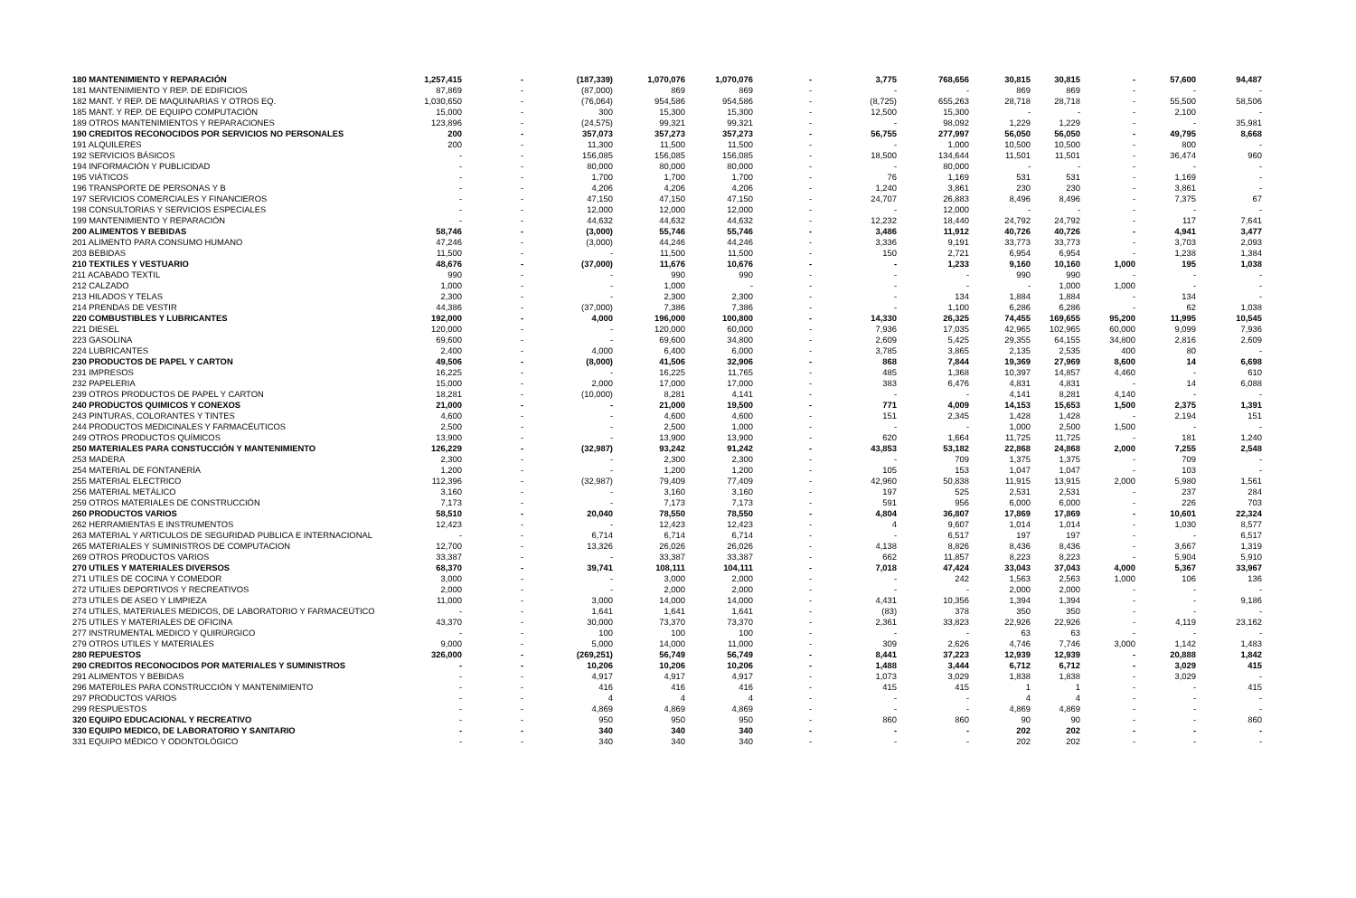| 180 MANTENIMIENTO Y REPARACIÓN | 1,257,415 | - | (187,339) | 1,070,076 | 1,070,076 | - | 3,775 | 768,656 | 30,815 | 30,815 | - | 57,600 | 94,487 |
| 181 MANTENIMIENTO Y REP. DE EDIFICIOS | 87,869 | - | (87,000) | 869 | 869 | - | - | - | 869 | 869 | - | - | - |
| 182 MANT. Y REP. DE MAQUINARIAS Y OTROS EQ. | 1,030,650 | - | (76,064) | 954,586 | 954,586 | - | (8,725) | 655,263 | 28,718 | 28,718 | - | 55,500 | 58,506 |
| 185 MANT. Y REP. DE EQUIPO COMPUTACIÓN | 15,000 | - | 300 | 15,300 | 15,300 | - | 12,500 | 15,300 | - | - | - | 2,100 | - |
| 189 OTROS MANTENIMIENTOS Y REPARACIONES | 123,896 | - | (24,575) | 99,321 | 99,321 | - | - | 98,092 | 1,229 | 1,229 | - | - | 35,981 |
| 190 CREDITOS RECONOCIDOS POR SERVICIOS NO PERSONALES | 200 | - | 357,073 | 357,273 | 357,273 | - | 56,755 | 277,997 | 56,050 | 56,050 | - | 49,795 | 8,668 |
| 191 ALQUILERES | 200 | - | 11,300 | 11,500 | 11,500 | - | - | 1,000 | 10,500 | 10,500 | - | 800 | - |
| 192 SERVICIOS BÁSICOS | - | - | 156,085 | 156,085 | 156,085 | - | 18,500 | 134,644 | 11,501 | 11,501 | - | 36,474 | 960 |
| 194 INFORMACIÓN Y PUBLICIDAD | - | - | 80,000 | 80,000 | 80,000 | - | - | 80,000 | - | - | - | - | - |
| 195 VIÁTICOS | - | - | 1,700 | 1,700 | 1,700 | - | 76 | 1,169 | 531 | 531 | - | 1,169 | - |
| 196 TRANSPORTE DE PERSONAS Y B | - | - | 4,206 | 4,206 | 4,206 | - | 1,240 | 3,861 | 230 | 230 | - | 3,861 | - |
| 197 SERVICIOS COMERCIALES Y FINANCIEROS | - | - | 47,150 | 47,150 | 47,150 | - | 24,707 | 26,883 | 8,496 | 8,496 | - | 7,375 | 67 |
| 198 CONSULTORIAS Y SERVICIOS ESPECIALES | - | - | 12,000 | 12,000 | 12,000 | - | - | 12,000 | - | - | - | - | - |
| 199 MANTENIMIENTO Y REPARACIÓN | - | - | 44,632 | 44,632 | 44,632 | - | 12,232 | 18,440 | 24,792 | 24,792 | - | 117 | 7,641 |
| 200 ALIMENTOS Y BEBIDAS | 58,746 | - | (3,000) | 55,746 | 55,746 | - | 3,486 | 11,912 | 40,726 | 40,726 | - | 4,941 | 3,477 |
| 201 ALIMENTO PARA CONSUMO HUMANO | 47,246 | - | (3,000) | 44,246 | 44,246 | - | 3,336 | 9,191 | 33,773 | 33,773 | - | 3,703 | 2,093 |
| 203 BEBIDAS | 11,500 | - | - | 11,500 | 11,500 | - | 150 | 2,721 | 6,954 | 6,954 | - | 1,238 | 1,384 |
| 210 TEXTILES Y VESTUARIO | 48,676 | - | (37,000) | 11,676 | 10,676 | - | - | 1,233 | 9,160 | 10,160 | 1,000 | 195 | 1,038 |
| 211 ACABADO TEXTIL | 990 | - | - | 990 | 990 | - | - | - | 990 | 990 | - | - | - |
| 212 CALZADO | 1,000 | - | - | 1,000 | - | - | - | - | - | 1,000 | 1,000 | - | - |
| 213 HILADOS Y TELAS | 2,300 | - | - | 2,300 | 2,300 | - | - | 134 | 1,884 | 1,884 | - | 134 | - |
| 214 PRENDAS DE VESTIR | 44,386 | - | (37,000) | 7,386 | 7,386 | - | - | 1,100 | 6,286 | 6,286 | - | 62 | 1,038 |
| 220 COMBUSTIBLES Y LUBRICANTES | 192,000 | - | 4,000 | 196,000 | 100,800 | - | 14,330 | 26,325 | 74,455 | 169,655 | 95,200 | 11,995 | 10,545 |
| 221 DIESEL | 120,000 | - | - | 120,000 | 60,000 | - | 7,936 | 17,035 | 42,965 | 102,965 | 60,000 | 9,099 | 7,936 |
| 223 GASOLINA | 69,600 | - | - | 69,600 | 34,800 | - | 2,609 | 5,425 | 29,355 | 64,155 | 34,800 | 2,816 | 2,609 |
| 224 LUBRICANTES | 2,400 | - | 4,000 | 6,400 | 6,000 | - | 3,785 | 3,865 | 2,135 | 2,535 | 400 | 80 | - |
| 230 PRODUCTOS DE PAPEL Y CARTON | 49,506 | - | (8,000) | 41,506 | 32,906 | - | 868 | 7,844 | 19,369 | 27,969 | 8,600 | 14 | 6,698 |
| 231 IMPRESOS | 16,225 | - | - | 16,225 | 11,765 | - | 485 | 1,368 | 10,397 | 14,857 | 4,460 | - | 610 |
| 232 PAPELERIA | 15,000 | - | 2,000 | 17,000 | 17,000 | - | 383 | 6,476 | 4,831 | 4,831 | - | 14 | 6,088 |
| 239 OTROS PRODUCTOS DE PAPEL Y CARTON | 18,281 | - | (10,000) | 8,281 | 4,141 | - | - | - | 4,141 | 8,281 | 4,140 | - | - |
| 240 PRODUCTOS QUIMICOS Y CONEXOS | 21,000 | - | - | 21,000 | 19,500 | - | 771 | 4,009 | 14,153 | 15,653 | 1,500 | 2,375 | 1,391 |
| 243 PINTURAS, COLORANTES Y TINTES | 4,600 | - | - | 4,600 | 4,600 | - | 151 | 2,345 | 1,428 | 1,428 | - | 2,194 | 151 |
| 244 PRODUCTOS MEDICINALES Y FARMACÉUTICOS | 2,500 | - | - | 2,500 | 1,000 | - | - | - | 1,000 | 2,500 | 1,500 | - | - |
| 249 OTROS PRODUCTOS QUÍMICOS | 13,900 | - | - | 13,900 | 13,900 | - | 620 | 1,664 | 11,725 | 11,725 | - | 181 | 1,240 |
| 250 MATERIALES PARA CONSTUCCIÓN Y MANTENIMIENTO | 126,229 | - | (32,987) | 93,242 | 91,242 | - | 43,853 | 53,182 | 22,868 | 24,868 | 2,000 | 7,255 | 2,548 |
| 253 MADERA | 2,300 | - | - | 2,300 | 2,300 | - | - | 709 | 1,375 | 1,375 | - | 709 | - |
| 254 MATERIAL DE FONTANERÍA | 1,200 | - | - | 1,200 | 1,200 | - | 105 | 153 | 1,047 | 1,047 | - | 103 | - |
| 255 MATERIAL ELECTRICO | 112,396 | - | (32,987) | 79,409 | 77,409 | - | 42,960 | 50,838 | 11,915 | 13,915 | 2,000 | 5,980 | 1,561 |
| 256 MATERIAL METÁLICO | 3,160 | - | - | 3,160 | 3,160 | - | 197 | 525 | 2,531 | 2,531 | - | 237 | 284 |
| 259 OTROS MATERIALES DE CONSTRUCCIÓN | 7,173 | - | - | 7,173 | 7,173 | - | 591 | 956 | 6,000 | 6,000 | - | 226 | 703 |
| 260 PRODUCTOS VARIOS | 58,510 | - | 20,040 | 78,550 | 78,550 | - | 4,804 | 36,807 | 17,869 | 17,869 | - | 10,601 | 22,324 |
| 262 HERRAMIENTAS E INSTRUMENTOS | 12,423 | - | - | 12,423 | 12,423 | - | 4 | 9,607 | 1,014 | 1,014 | - | 1,030 | 8,577 |
| 263 MATERIAL Y ARTICULOS DE SEGURIDAD PUBLICA E INTERNACIONAL | - | - | 6,714 | 6,714 | 6,714 | - | - | 6,517 | 197 | 197 | - | - | 6,517 |
| 265 MATERIALES Y SUMINISTROS DE COMPUTACION | 12,700 | - | 13,326 | 26,026 | 26,026 | - | 4,138 | 8,826 | 8,436 | 8,436 | - | 3,667 | 1,319 |
| 269 OTROS PRODUCTOS VARIOS | 33,387 | - | - | 33,387 | 33,387 | - | 662 | 11,857 | 8,223 | 8,223 | - | 5,904 | 5,910 |
| 270 UTILES Y MATERIALES DIVERSOS | 68,370 | - | 39,741 | 108,111 | 104,111 | - | 7,018 | 47,424 | 33,043 | 37,043 | 4,000 | 5,367 | 33,967 |
| 271 UTILES DE COCINA Y COMEDOR | 3,000 | - | - | 3,000 | 2,000 | - | - | 242 | 1,563 | 2,563 | 1,000 | 106 | 136 |
| 272 UTILIES DEPORTIVOS Y RECREATIVOS | 2,000 | - | - | 2,000 | 2,000 | - | - | - | 2,000 | 2,000 | - | - | - |
| 273 UTILES DE ASEO Y LIMPIEZA | 11,000 | - | 3,000 | 14,000 | 14,000 | - | 4,431 | 10,356 | 1,394 | 1,394 | - | - | 9,186 |
| 274 UTILES, MATERIALES MEDICOS, DE LABORATORIO Y FARMACEÚTICO | - | - | 1,641 | 1,641 | 1,641 | - | (83) | 378 | 350 | 350 | - | - | - |
| 275 UTILES Y MATERIALES DE OFICINA | 43,370 | - | 30,000 | 73,370 | 73,370 | - | 2,361 | 33,823 | 22,926 | 22,926 | - | 4,119 | 23,162 |
| 277 INSTRUMENTAL MEDICO Y QUIRÚRGICO | - | - | 100 | 100 | 100 | - | - | - | 63 | 63 | - | - | - |
| 279 OTROS UTILES Y MATERIALES | 9,000 | - | 5,000 | 14,000 | 11,000 | - | 309 | 2,626 | 4,746 | 7,746 | 3,000 | 1,142 | 1,483 |
| 280 REPUESTOS | 326,000 | - | (269,251) | 56,749 | 56,749 | - | 8,441 | 37,223 | 12,939 | 12,939 | - | 20,888 | 1,842 |
| 290 CREDITOS RECONOCIDOS POR MATERIALES Y SUMINISTROS | - | - | 10,206 | 10,206 | 10,206 | - | 1,488 | 3,444 | 6,712 | 6,712 | - | 3,029 | 415 |
| 291 ALIMENTOS Y BEBIDAS | - | - | 4,917 | 4,917 | 4,917 | - | 1,073 | 3,029 | 1,838 | 1,838 | - | 3,029 | - |
| 296 MATERILES PARA CONSTRUCCIÓN Y MANTENIMIENTO | - | - | 416 | 416 | 416 | - | 415 | 415 | 1 | 1 | - | - | 415 |
| 297 PRODUCTOS VARIOS | - | - | 4 | 4 | 4 | - | - | - | 4 | 4 | - | - | - |
| 299 RESPUESTOS | - | - | 4,869 | 4,869 | 4,869 | - | - | - | 4,869 | 4,869 | - | - | - |
| 320 EQUIPO EDUCACIONAL Y RECREATIVO | - | - | 950 | 950 | 950 | - | 860 | 860 | 90 | 90 | - | - | 860 |
| 330 EQUIPO MEDICO, DE LABORATORIO Y SANITARIO | - | - | 340 | 340 | 340 | - | - | - | 202 | 202 | - | - | - |
| 331 EQUIPO MÉDICO Y ODONTOLÓGICO | - | - | 340 | 340 | 340 | - | - | - | 202 | 202 | - | - | - |